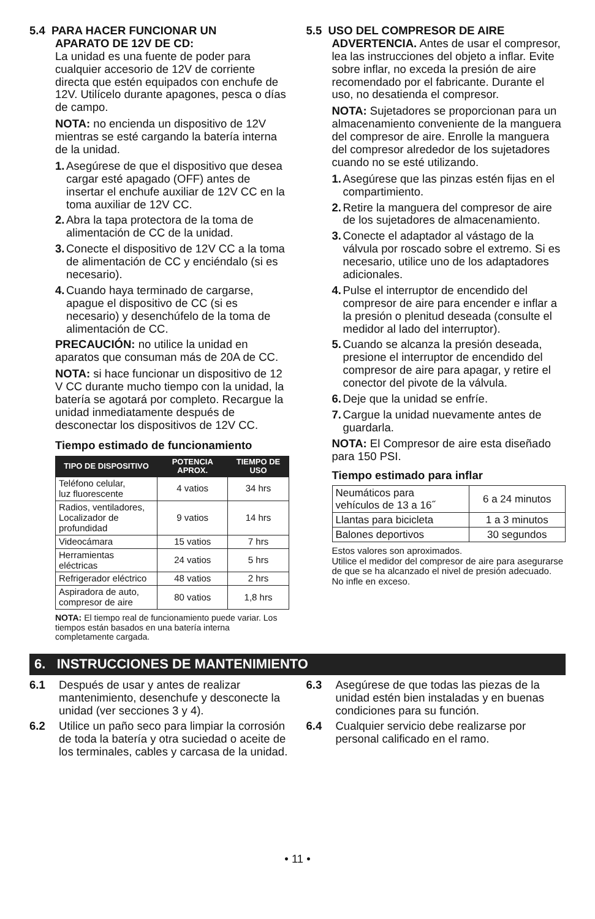5.4 PARA HACER FUNCIONAR UN
APARATO DE 12V DE CD:
La unidad es una fuente de poder para cualquier accesorio de 12V de corriente directa que estén equipados con enchufe de 12V. Utilícelo durante apagones, pesca o días de campo.
NOTA: no encienda un dispositivo de 12V mientras se esté cargando la batería interna de la unidad.
1. Asegúrese de que el dispositivo que desea cargar esté apagado (OFF) antes de insertar el enchufe auxiliar de 12V CC en la toma auxiliar de 12V CC.
2. Abra la tapa protectora de la toma de alimentación de CC de la unidad.
3. Conecte el dispositivo de 12V CC a la toma de alimentación de CC y enciéndalo (si es necesario).
4. Cuando haya terminado de cargarse, apague el dispositivo de CC (si es necesario) y desenchúfelo de la toma de alimentación de CC.
PRECAUCIÓN: no utilice la unidad en aparatos que consuman más de 20A de CC.
NOTA: si hace funcionar un dispositivo de 12 V CC durante mucho tiempo con la unidad, la batería se agotará por completo. Recargue la unidad inmediatamente después de desconectar los dispositivos de 12V CC.
Tiempo estimado de funcionamiento
| TIPO DE DISPOSITIVO | POTENCIA APROX. | TIEMPO DE USO |
| --- | --- | --- |
| Teléfono celular, luz fluorescente | 4 vatios | 34 hrs |
| Radios, ventiladores, Localizador de profundidad | 9 vatios | 14 hrs |
| Videocámara | 15 vatios | 7 hrs |
| Herramientas eléctricas | 24 vatios | 5 hrs |
| Refrigerador eléctrico | 48 vatios | 2 hrs |
| Aspiradora de auto, compresor de aire | 80 vatios | 1,8 hrs |
NOTA: El tiempo real de funcionamiento puede variar. Los tiempos están basados en una batería interna completamente cargada.
5.5 USO DEL COMPRESOR DE AIRE
ADVERTENCIA. Antes de usar el compresor, lea las instrucciones del objeto a inflar. Evite sobre inflar, no exceda la presión de aire recomendado por el fabricante. Durante el uso, no desatienda el compresor.
NOTA: Sujetadores se proporcionan para un almacenamiento conveniente de la manguera del compresor de aire. Enrolle la manguera del compresor alrededor de los sujetadores cuando no se esté utilizando.
1. Asegúrese que las pinzas estén fijas en el compartimiento.
2. Retire la manguera del compresor de aire de los sujetadores de almacenamiento.
3. Conecte el adaptador al vástago de la válvula por roscado sobre el extremo. Si es necesario, utilice uno de los adaptadores adicionales.
4. Pulse el interruptor de encendido del compresor de aire para encender e inflar a la presión o plenitud deseada (consulte el medidor al lado del interruptor).
5. Cuando se alcanza la presión deseada, presione el interruptor de encendido del compresor de aire para apagar, y retire el conector del pivote de la válvula.
6. Deje que la unidad se enfríe.
7. Cargue la unidad nuevamente antes de guardarla.
NOTA: El Compresor de aire esta diseñado para 150 PSI.
Tiempo estimado para inflar
| Neumáticos para vehículos de 13 a 16˝ | 6 a 24 minutos |
| Llantas para bicicleta | 1 a 3 minutos |
| Balones deportivos | 30 segundos |
Estos valores son aproximados.
Utilice el medidor del compresor de aire para asegurarse de que se ha alcanzado el nivel de presión adecuado. No infle en exceso.
6. INSTRUCCIONES DE MANTENIMIENTO
6.1 Después de usar y antes de realizar mantenimiento, desenchufe y desconecte la unidad (ver secciones 3 y 4).
6.2 Utilice un paño seco para limpiar la corrosión de toda la batería y otra suciedad o aceite de los terminales, cables y carcasa de la unidad.
6.3 Asegúrese de que todas las piezas de la unidad estén bien instaladas y en buenas condiciones para su función.
6.4 Cualquier servicio debe realizarse por personal calificado en el ramo.
• 11 •